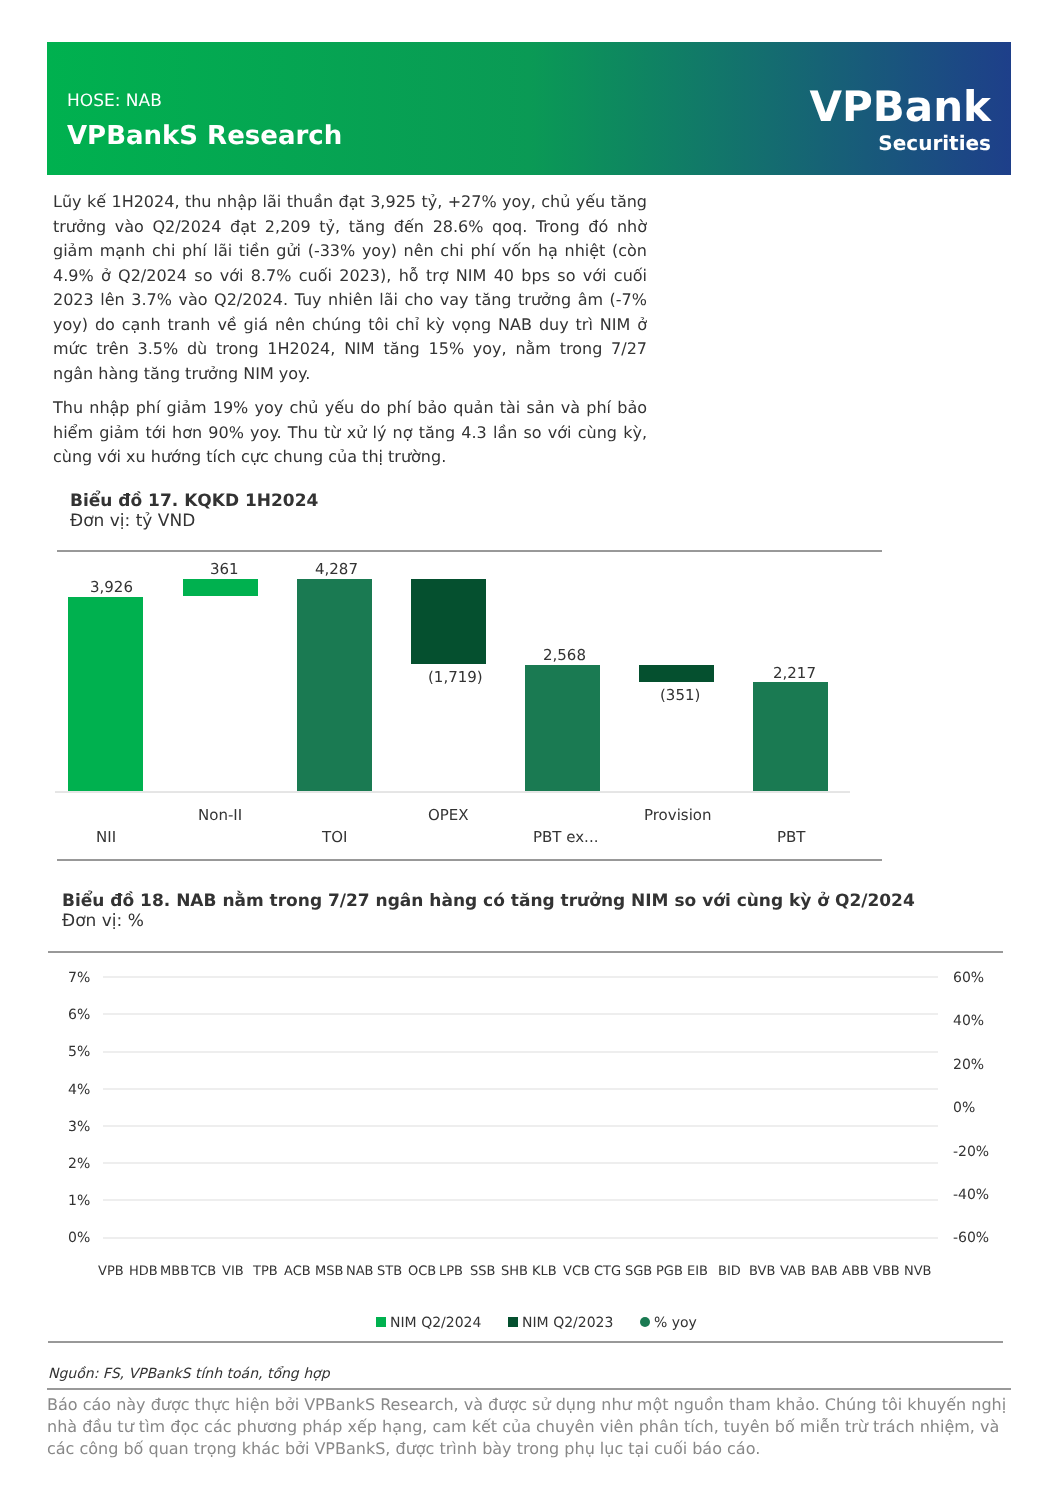HOSE: NAB
VPBankS Research
VPBank
Securities
Lũy kế 1H2024, thu nhập lãi thuần đạt 3,925 tỷ, +27% yoy, chủ yếu tăng trưởng vào Q2/2024 đạt 2,209 tỷ, tăng đến 28.6% qoq. Trong đó nhờ giảm mạnh chi phí lãi tiền gửi (-33% yoy) nên chi phí vốn hạ nhiệt (còn 4.9% ở Q2/2024 so với 8.7% cuối 2023), hỗ trợ NIM 40 bps so với cuối 2023 lên 3.7% vào Q2/2024. Tuy nhiên lãi cho vay tăng trưởng âm (-7% yoy) do cạnh tranh về giá nên chúng tôi chỉ kỳ vọng NAB duy trì NIM ở mức trên 3.5% dù trong 1H2024, NIM tăng 15% yoy, nằm trong 7/27 ngân hàng tăng trưởng NIM yoy.
Thu nhập phí giảm 19% yoy chủ yếu do phí bảo quản tài sản và phí bảo hiểm giảm tới hơn 90% yoy. Thu từ xử lý nợ tăng 4.3 lần so với cùng kỳ, cùng với xu hướng tích cực chung của thị trường.
Biểu đồ 17. KQKD 1H2024
Đơn vị: tỷ VND
3,926
361
4,287
(1,719)
2,568
(351)
2,217
Non-II
OPEX
Provision
NII
TOI
PBT ex...
PBT
Biểu đồ 18. NAB nằm trong 7/27 ngân hàng có tăng trưởng NIM so với cùng kỳ ở Q2/2024
Đơn vị: %
7%
6%
5%
4%
3%
2%
1%
0%
60%
40%
20%
0%
-20%
-40%
-60%
VPB
HDB
MBB
TCB
VIB
TPB
ACB
MSB
NAB
STB
OCB
LPB
SSB
SHB
KLB
VCB
CTG
SGB
PGB
EIB
BID
BVB
VAB
BAB
ABB
VBB
NVB
NIM Q2/2024
NIM Q2/2023
% yoy
Nguồn: FS, VPBankS tính toán, tổng hợp
Báo cáo này được thực hiện bởi VPBankS Research, và được sử dụng như một nguồn tham khảo. Chúng tôi khuyến nghị nhà đầu tư tìm đọc các phương pháp xếp hạng, cam kết của chuyên viên phân tích, tuyên bố miễn trừ trách nhiệm, và các công bố quan trọng khác bởi VPBankS, được trình bày trong phụ lục tại cuối báo cáo.